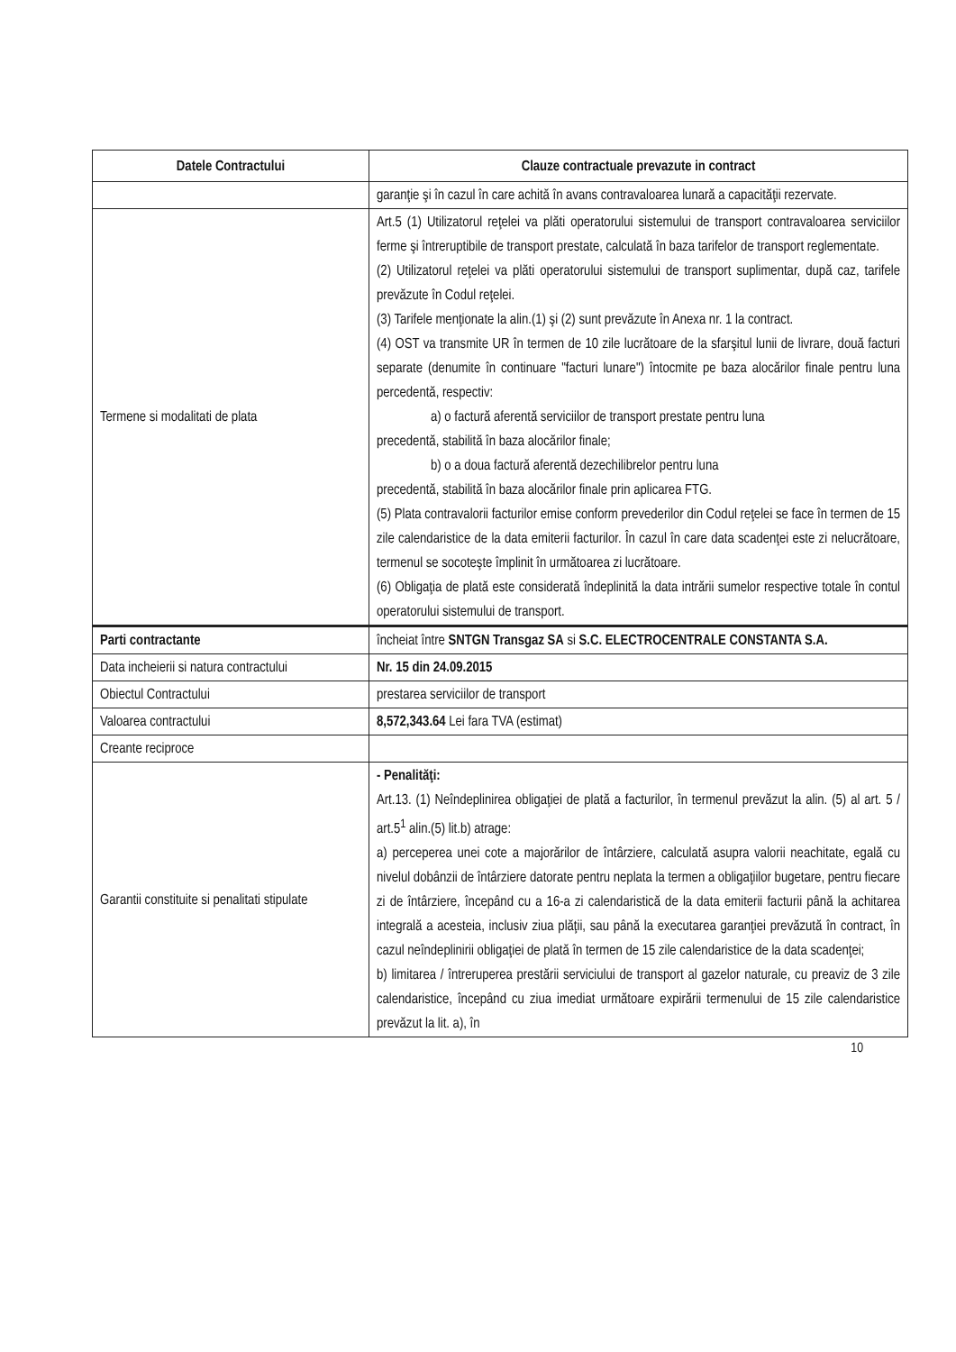| Datele Contractului | Clauze contractuale prevazute in contract |
| --- | --- |
| | garanţie şi în cazul în care achită în avans contravaloarea lunară a capacităţii rezervate. |
| Termene si modalitati de plata | Art.5 (1) Utilizatorul reţelei va plăti operatorului sistemului de transport contravaloarea serviciilor ferme şi întreruptibile de transport prestate, calculată în baza tarifelor de transport reglementate. (2) Utilizatorul reţelei va plăti operatorului sistemului de transport suplimentar, după caz, tarifele prevăzute în Codul reţelei. (3) Tarifele menţionate la alin.(1) şi (2) sunt prevăzute în Anexa nr. 1 la contract. (4) OST va transmite UR în termen de 10 zile lucrătoare de la sfarşitul lunii de livrare, două facturi separate (denumite în continuare "facturi lunare") întocmite pe baza alocărilor finale pentru luna percedentă, respectiv: a) o factură aferentă serviciilor de transport prestate pentru luna precedentă, stabilită în baza alocărilor finale; b) o a doua factură aferentă dezechilibrelor pentru luna precedentă, stabilită în baza alocărilor finale prin aplicarea FTG. (5) Plata contravalorii facturilor emise conform prevederilor din Codul reţelei se face în termen de 15 zile calendaristice de la data emiterii facturilor. În cazul în care data scadenţei este zi nelucrătoare, termenul se socoteşte împlinit în următoarea zi lucrătoare. (6) Obligaţia de plată este considerată îndeplinită la data intrării sumelor respective totale în contul operatorului sistemului de transport. |
| Parti contractante | încheiat între SNTGN Transgaz SA si S.C. ELECTROCENTRALE CONSTANTA S.A. |
| Data incheierii si natura contractului | Nr. 15 din 24.09.2015 |
| Obiectul Contractului | prestarea serviciilor de transport |
| Valoarea contractului | 8,572,343.64 Lei fara TVA (estimat) |
| Creante reciproce | |
| Garantii constituite si penalitati stipulate | - Penalităţi: Art.13. (1) Neîndeplinirea obligaţiei de plată a facturilor, în termenul prevăzut la alin. (5) al art. 5 / art.5<sup>1</sup> alin.(5) lit.b) atrage: a) perceperea unei cote a majorărilor de întârziere, calculată asupra valorii neachitate, egală cu nivelul dobânzii de întârziere datorate pentru neplata la termen a obligaţiilor bugetare, pentru fiecare zi de întârziere, începând cu a 16-a zi calendaristică de la data emiterii facturii până la achitarea integrală a acesteia, inclusiv ziua plăţii, sau până la executarea garanţiei prevăzută în contract, în cazul neîndeplinirii obligaţiei de plată în termen de 15 zile calendaristice de la data scadenţei; b) limitarea / întreruperea prestării serviciului de transport al gazelor naturale, cu preaviz de 3 zile calendaristice, începând cu ziua imediat următoare expirării termenului de 15 zile calendaristice prevăzut la lit. a), în |
10